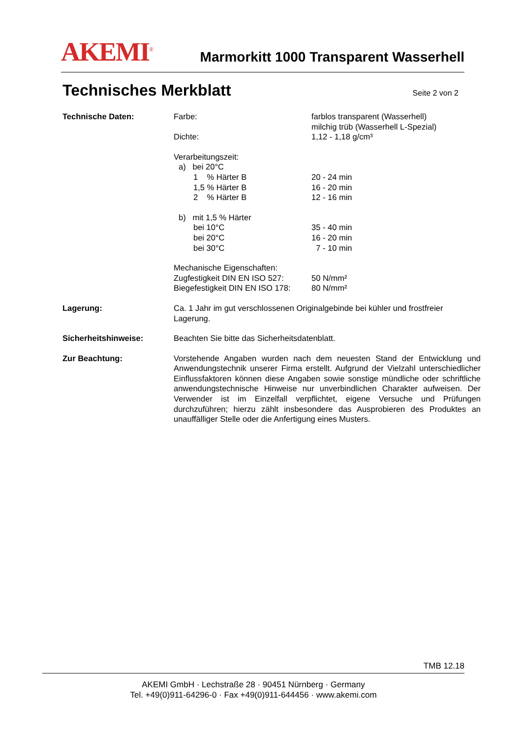AKEMI<sup>®</sup>
Marmorkitt 1000 Transparent Wasserhell
Technisches Merkblatt Seite 2 von 2
Technische Daten: Farbe: farblos transparent (Wasserhell)
milchig trüb (Wasserhell L-Spezial)
Dichte: 1,12 - 1,18 g/cm³
Verarbeitungszeit:
a) bei 20°C
1 % Härter B 20 - 24 min
1,5 % Härter B 16 - 20 min
2 % Härter B 12 - 16 min
b) mit 1,5 % Härter
bei 10°C 35 - 40 min
bei 20°C 16 - 20 min
bei 30°C 7 - 10 min
Mechanische Eigenschaften:
Zugfestigkeit DIN EN ISO 527:
50 N/mm²
Biegefestigkeit DIN EN ISO 178:
80 N/mm²
Lagerung: Ca. 1 Jahr im gut verschlossenen Originalgebinde bei kühler und frostfreier Lagerung.
Sicherheitshinweise: Beachten Sie bitte das Sicherheitsdatenblatt.
Zur Beachtung: Vorstehende Angaben wurden nach dem neuesten Stand der Entwicklung und Anwendungstechnik unserer Firma erstellt. Aufgrund der Vielzahl unterschiedlicher Einflussfaktoren können diese Angaben sowie sonstige mündliche oder schriftliche anwendungstechnische Hinweise nur unverbindlichen Charakter aufweisen. Der Verwender ist im Einzelfall verpflichtet, eigene Versuche und Prüfungen durchzuführen; hierzu zählt insbesondere das Ausprobieren des Produktes an unauffälliger Stelle oder die Anfertigung eines Musters.
TMB 12.18
AKEMI GmbH · Lechstraße 28 · 90451 Nürnberg · Germany
Tel. +49(0)911-64296-0 · Fax +49(0)911-644456 · www.akemi.com